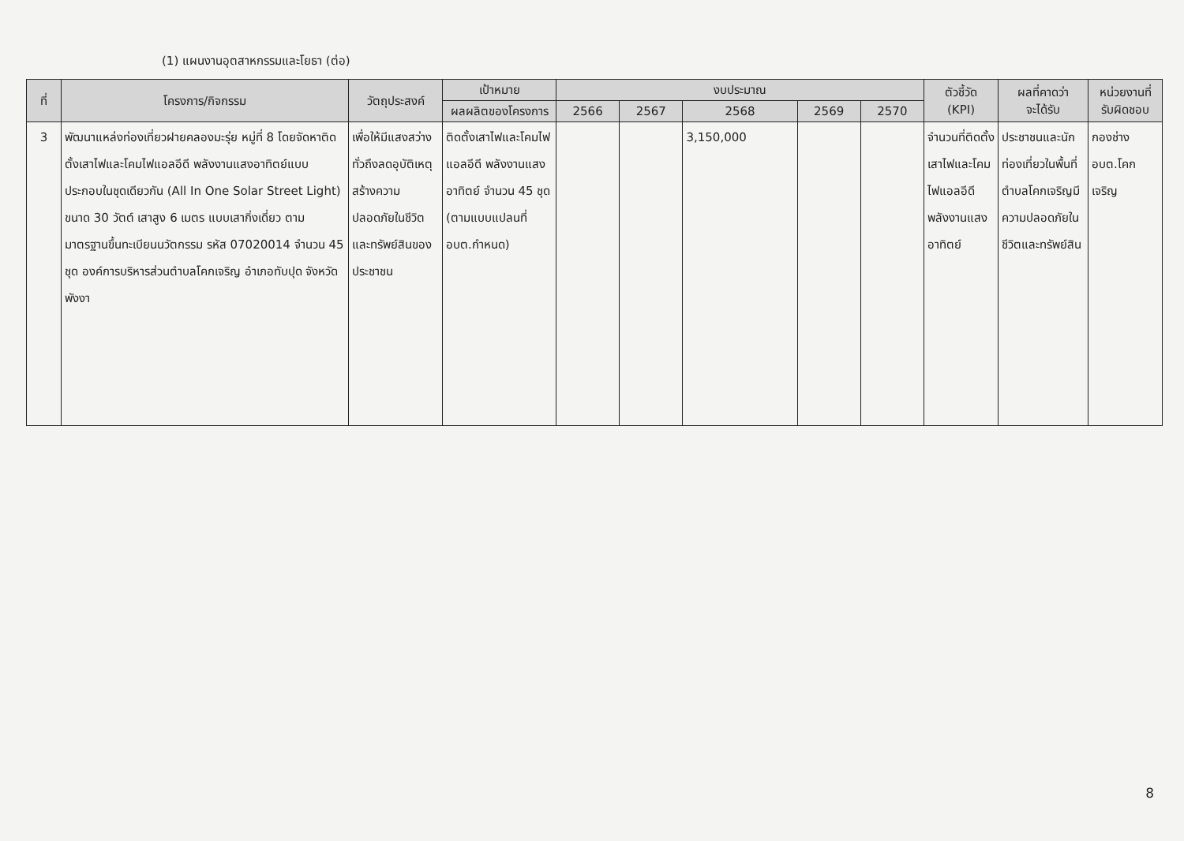(1) แผนงานอุตสาหกรรมและโยธา (ต่อ)
| ที่ | โครงการ/กิจกรรม | วัตถุประสงค์ | เป้าหมาย | งบประมาณ | | | | | ตัวชี้วัด (KPI) | ผลที่คาดว่า จะได้รับ | หน่วยงานที่ รับผิดชอบ |
| --- | --- | --- | --- | --- | --- | --- | --- | --- | --- | --- | --- |
| | | | ผลผลิตของโครงการ | 2566 | 2567 | 2568 | 2569 | 2570 | | | |
| 3 | พัฒนาแหล่งท่องเที่ยวฝายคลองมะรุ่ย หมู่ที่ 8 โดยจัดหาติดตั้งเสาไฟและโคมไฟแอลอีดี พลังงานแสงอาทิตย์แบบประกอบในชุดเดียวกัน (All In One Solar Street Light) ขนาด 30 วัตต์ เสาสูง 6 เมตร แบบเสากิ่งเดี่ยว ตามมาตรฐานขึ้นทะเบียนนวัตกรรม รหัส 07020014 จำนวน 45 ชุด องค์การบริหารส่วนตำบลโคกเจริญ อำเภอทับปุด จังหวัดพังงา | เพื่อให้มีแสงสว่างทั่วถึงลดอุบัติเหตุ สร้างความปลอดภัยในชีวิตและทรัพย์สินของประชาชน | ติดตั้งเสาไฟและโคมไฟแอลอีดี พลังงานแสงอาทิตย์ จำนวน 45 ชุด (ตามแบบแปลนที่ อบต.กำหนด) | | | 3,150,000 | | | จำนวนที่ติดตั้งเสาไฟและโคมไฟแอลอีดีพลังงานแสงอาทิตย์ | ประชาชนและนักท่องเที่ยวในพื้นที่ตำบลโคกเจริญมีความปลอดภัยในชีวิตและทรัพย์สิน | กองช่าง อบต.โคกเจริญ |
8